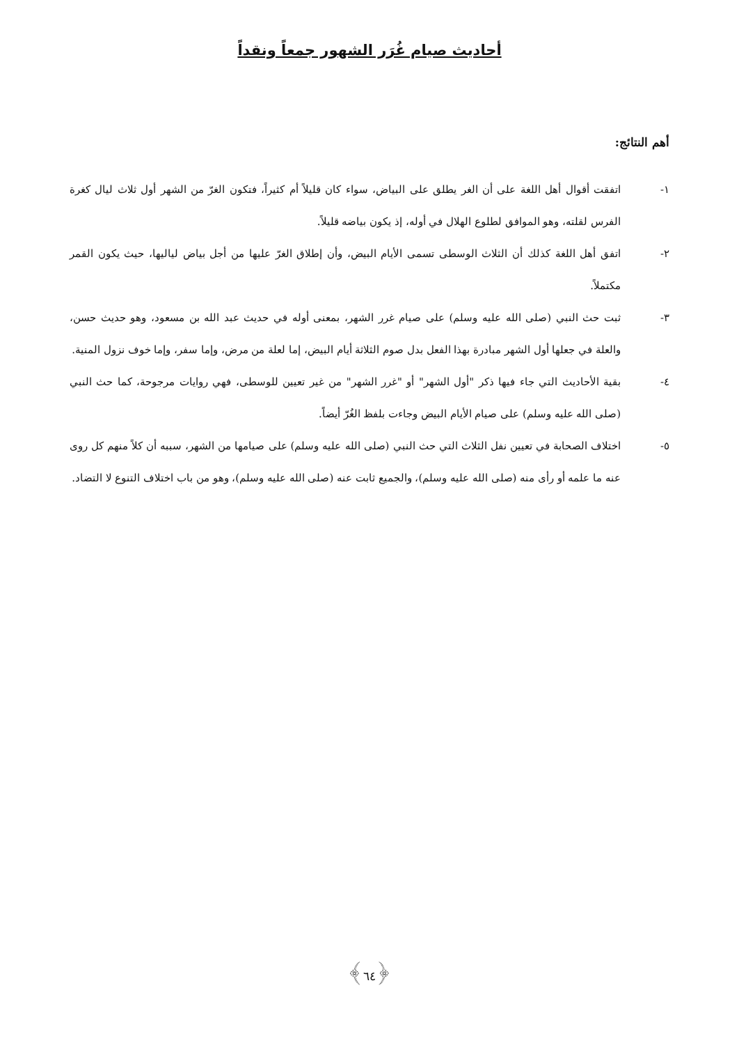أحاديث صيام غُرَر الشهور جمعاً ونقداً
أهم النتائج:
١- اتفقت أقوال أهل اللغة على أن الغر يطلق على البياض، سواء كان قليلاً أم كثيراً، فتكون الغرّ من الشهر أول ثلاث ليال كغرة الفرس لقلته، وهو الموافق لطلوع الهلال في أوله، إذ يكون بياضه قليلاً.
٢- اتفق أهل اللغة كذلك أن الثلاث الوسطى تسمى الأيام البيض، وأن إطلاق الغرّ عليها من أجل بياض لياليها، حيث يكون القمر مكتملاً.
٣- ثبت حث النبي (صلى الله عليه وسلم) على صيام غرر الشهر، بمعنى أوله في حديث عبد الله بن مسعود، وهو حديث حسن، والعلة في جعلها أول الشهر مبادرة بهذا الفعل بدل صوم الثلاثة أيام البيض، إما لعلة من مرض، وإما سفر، وإما خوف نزول المنية.
٤- بقية الأحاديث التي جاء فيها ذكر "أول الشهر" أو "غرر الشهر" من غير تعيين للوسطى، فهي روايات مرجوحة، كما حث النبي (صلى الله عليه وسلم) على صيام الأيام البيض وجاءت بلفظ الغُرّ أيضاً.
٥- اختلاف الصحابة في تعيين نفل الثلاث التي حث النبي (صلى الله عليه وسلم) على صيامها من الشهر، سببه أن كلاً منهم كل روى عنه ما علمه أو رأى منه (صلى الله عليه وسلم)، والجميع ثابت عنه (صلى الله عليه وسلم)، وهو من باب اختلاف التنوع لا التضاد.
﴿٦٤﴾